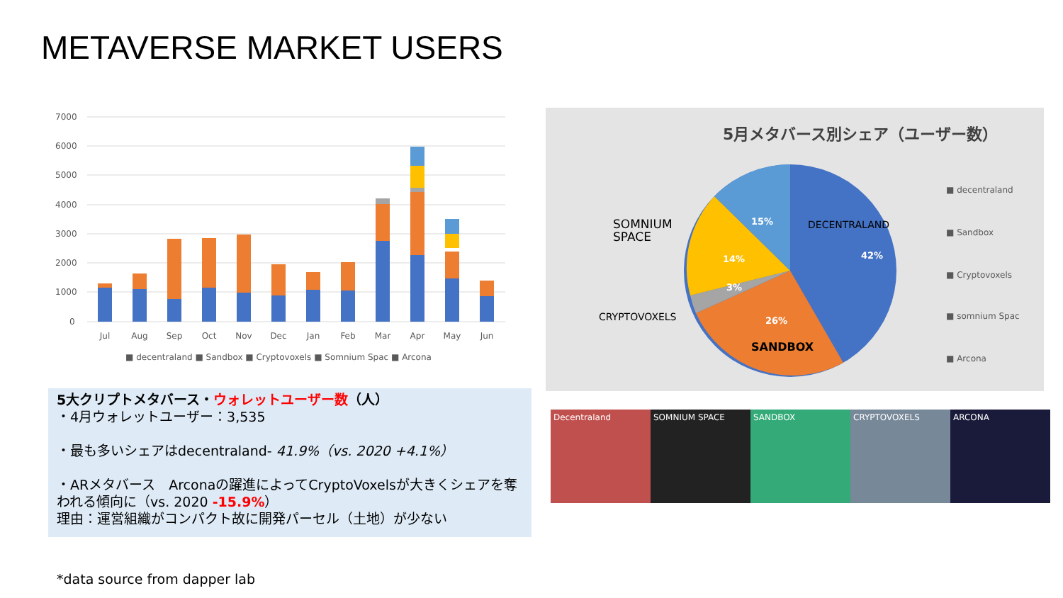METAVERSE MARKET USERS
7000
6000
5000
4000
3000
2000
1000
0
Jul
Aug
Sep
Oct
Nov
Dec
Jan
Feb
Mar
Apr
May
Jun
■ decentraland ■ Sandbox ■ Cryptovoxels ■ Somnium Spac ■ Arcona
5大クリプトメタバース・ウォレットユーザー数（人）
・4月ウォレットユーザー：3,535
・最も多いシェアはdecentraland- 41.9%（vs. 2020 +4.1%）
・ARメタバース　Arconaの躍進によってCryptoVoxelsが大きくシェアを奪われる傾向に（vs. 2020 -15.9%）
理由：運営組織がコンパクト故に開発パーセル（土地）が少ない
5月メタバース別シェア（ユーザー数）
15%
42%
14%
3%
26%
DECENTRALAND
SOMNIUM
SPACE
CRYPTOVOXELS
SANDBOX
■ decentraland
■ Sandbox
■ Cryptovoxels
■ somnium Spac
■ Arcona
Decentraland SOMNIUM SPACE SANDBOX CRYPTOVOXELS ARCONA
*data source from dapper lab